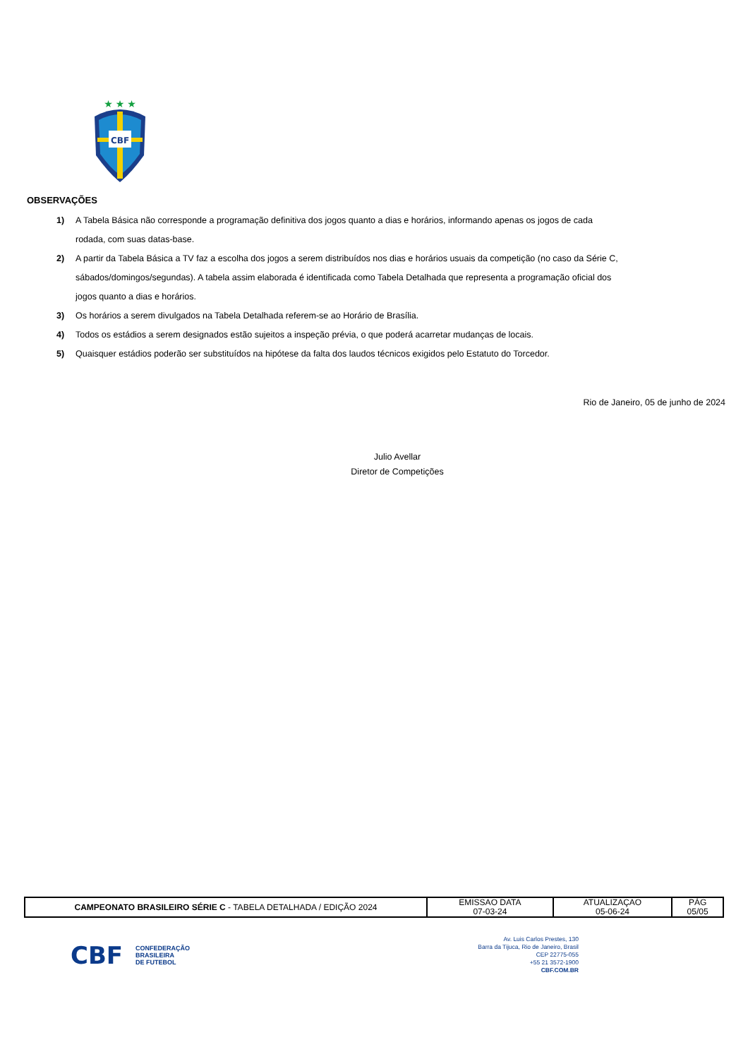CBF
★ ★ ★
OBSERVAÇÕES
1) A Tabela Básica não corresponde a programação definitiva dos jogos quanto a dias e horários, informando apenas os jogos de cada rodada, com suas datas-base.
2) A partir da Tabela Básica a TV faz a escolha dos jogos a serem distribuídos nos dias e horários usuais da competição (no caso da Série C, sábados/domingos/segundas). A tabela assim elaborada é identificada como Tabela Detalhada que representa a programação oficial dos jogos quanto a dias e horários.
3) Os horários a serem divulgados na Tabela Detalhada referem-se ao Horário de Brasília.
4) Todos os estádios a serem designados estão sujeitos a inspeção prévia, o que poderá acarretar mudanças de locais.
5) Quaisquer estádios poderão ser substituídos na hipótese da falta dos laudos técnicos exigidos pelo Estatuto do Torcedor.
Rio de Janeiro, 05 de junho de 2024
Julio Avellar
Diretor de Competições
| CAMPEONATO BRASILEIRO SÉRIE C - TABELA DETALHADA / EDIÇÃO 2024 | EMISSAO DATA 07-03-24 | ATUALIZAÇAO 05-06-24 | PÁG 05/05 |
CBF CONFEDERAÇÃO
BRASILEIRA
DE FUTEBOL
Av. Luis Carlos Prestes, 130
Barra da Tijuca, Rio de Janeiro, Brasil
CEP 22775-055
+55 21 3572-1900
CBF.COM.BR